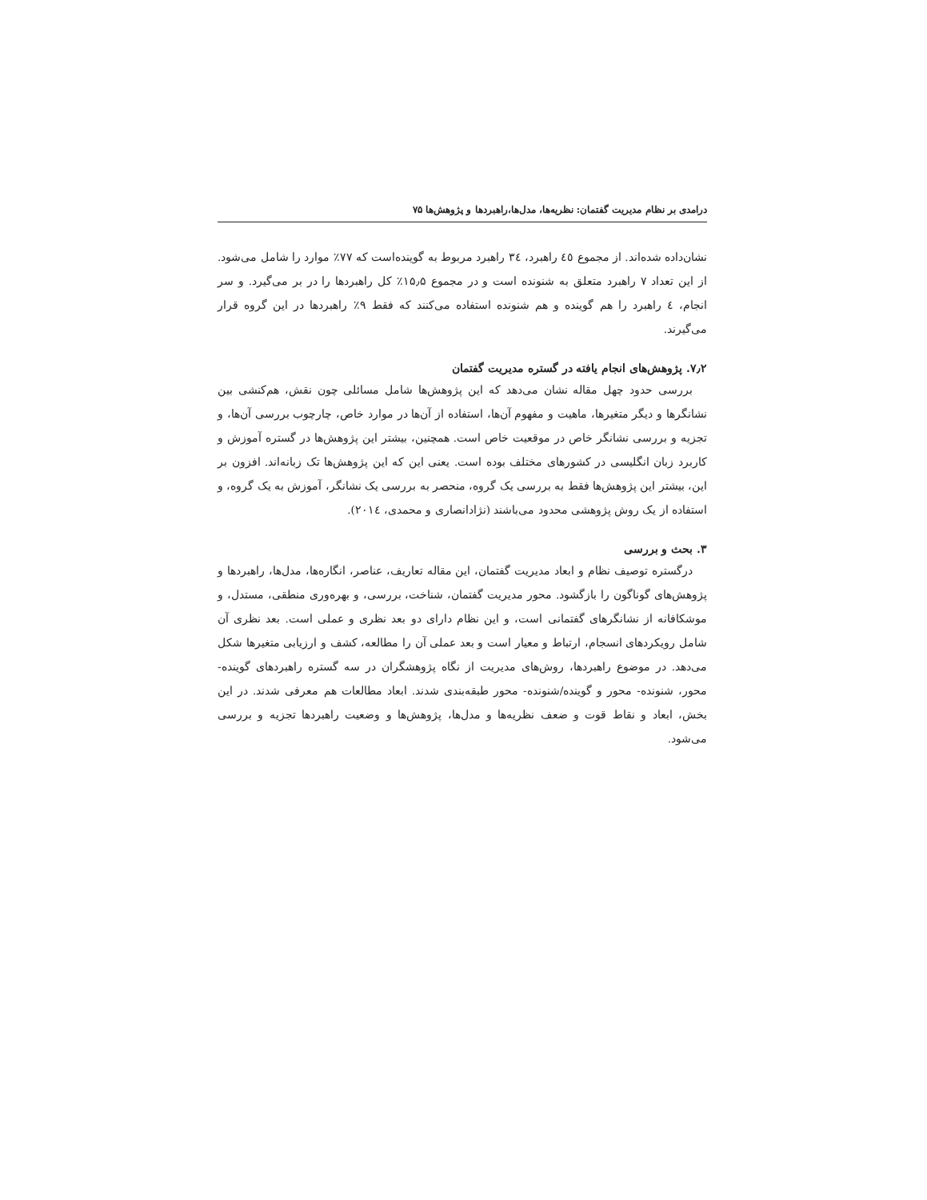درامدی بر نظام مدیریت گفتمان: نظریه‌ها، مدل‌ها،راهبردها و پژوهش‌ها ۷۵
نشان‌داده شده‌اند. از مجموع ٤٥ راهبرد، ٣٤ راهبرد مربوط به گوینده‌است که ۷۷٪ موارد را شامل می‌شود. از این تعداد ۷ راهبرد متعلق به شنونده است و در مجموع ۱۵٫۵٪ کل راهبردها را در بر می‌گیرد. و سر انجام، ٤ راهبرد را هم گوینده و هم شنونده استفاده می‌کنند که فقط ۹٪ راهبردها در این گروه قرار می‌گیرند.
۷٫۲. پژوهش‌های انجام یافته در گستره مدیریت گفتمان
بررسی حدود چهل مقاله نشان می‌دهد که این پژوهش‌ها شامل مسائلی چون نقش، هم‌کنشی بین نشانگرها و دیگر متغیرها، ماهیت و مفهوم آن‌ها، استفاده از آن‌ها در موارد خاص، چارچوب بررسی آن‌ها، و تجزیه و بررسی نشانگر خاص در موقعیت خاص است. همچنین، بیشتر این پژوهش‌ها در گستره آموزش و کاربرد زبان انگلیسی در کشورهای مختلف بوده است. یعنی این که این پژوهش‌ها تک زبانه‌اند. افزون بر این، بیشتر این پژوهش‌ها فقط به بررسی یک گروه، منحصر به بررسی یک نشانگر، آموزش به یک گروه، و استفاده از یک روش پژوهشی محدود می‌باشند (نژادانصاری و محمدی، ۲۰۱٤).
۳. بحث و بررسی
درگستره توصیف نظام و ابعاد مدیریت گفتمان، این مقاله تعاریف، عناصر، انگاره‌ها، مدل‌ها، راهبردها و پژوهش‌های گوناگون را بازگشود. محور مدیریت گفتمان، شناخت، بررسی، و بهره‌وری منطقی، مستدل، و موشکافانه از نشانگرهای گفتمانی است، و این نظام دارای دو بعد نظری و عملی است. بعد نظری آن شامل رویکردهای انسجام، ارتباط و معیار است و بعد عملی آن را مطالعه، کشف و ارزیابی متغیرها شکل می‌دهد. در موضوع راهبردها، روش‌های مدیریت از نگاه پژوهشگران در سه گستره راهبردهای گوینده- محور، شنونده- محور و گوینده/شنونده- محور طبقه‌بندی شدند. ابعاد مطالعات هم معرفی شدند. در این بخش، ابعاد و نقاط قوت و ضعف نظریه‌ها و مدل‌ها، پژوهش‌ها و وضعیت راهبردها تجزیه و بررسی می‌شود.